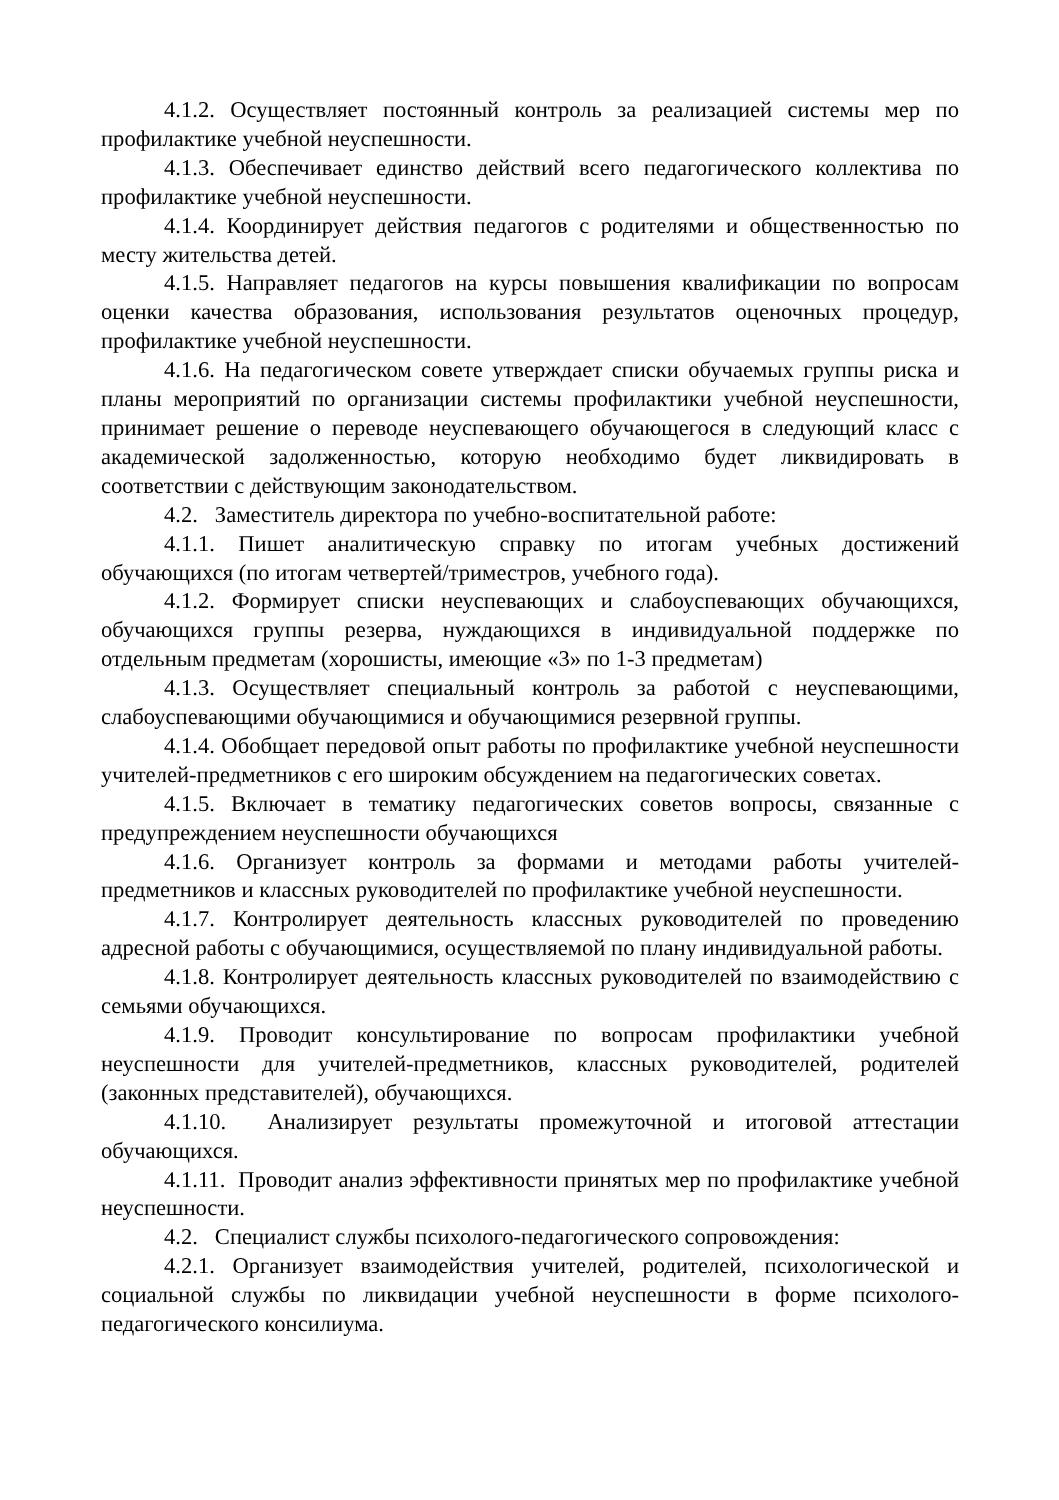4.1.2. Осуществляет постоянный контроль за реализацией системы мер по профилактике учебной неуспешности.
4.1.3. Обеспечивает единство действий всего педагогического коллектива по профилактике учебной неуспешности.
4.1.4. Координирует действия педагогов с родителями и общественностью по месту жительства детей.
4.1.5. Направляет педагогов на курсы повышения квалификации по вопросам оценки качества образования, использования результатов оценочных процедур, профилактике учебной неуспешности.
4.1.6. На педагогическом совете утверждает списки обучаемых группы риска и планы мероприятий по организации системы профилактики учебной неуспешности, принимает решение о переводе неуспевающего обучающегося в следующий класс с академической задолженностью, которую необходимо будет ликвидировать в соответствии с действующим законодательством.
4.2. Заместитель директора по учебно-воспитательной работе:
4.1.1. Пишет аналитическую справку по итогам учебных достижений обучающихся (по итогам четвертей/триместров, учебного года).
4.1.2. Формирует списки неуспевающих и слабоуспевающих обучающихся, обучающихся группы резерва, нуждающихся в индивидуальной поддержке по отдельным предметам (хорошисты, имеющие «3» по 1-3 предметам)
4.1.3. Осуществляет специальный контроль за работой с неуспевающими, слабоуспевающими обучающимися и обучающимися резервной группы.
4.1.4. Обобщает передовой опыт работы по профилактике учебной неуспешности учителей-предметников с его широким обсуждением на педагогических советах.
4.1.5. Включает в тематику педагогических советов вопросы, связанные с предупреждением неуспешности обучающихся
4.1.6. Организует контроль за формами и методами работы учителей-предметников и классных руководителей по профилактике учебной неуспешности.
4.1.7. Контролирует деятельность классных руководителей по проведению адресной работы с обучающимися, осуществляемой по плану индивидуальной работы.
4.1.8. Контролирует деятельность классных руководителей по взаимодействию с семьями обучающихся.
4.1.9. Проводит консультирование по вопросам профилактики учебной неуспешности для учителей-предметников, классных руководителей, родителей (законных представителей), обучающихся.
4.1.10. Анализирует результаты промежуточной и итоговой аттестации обучающихся.
4.1.11. Проводит анализ эффективности принятых мер по профилактике учебной неуспешности.
4.2. Специалист службы психолого-педагогического сопровождения:
4.2.1. Организует взаимодействия учителей, родителей, психологической и социальной службы по ликвидации учебной неуспешности в форме психолого-педагогического консилиума.